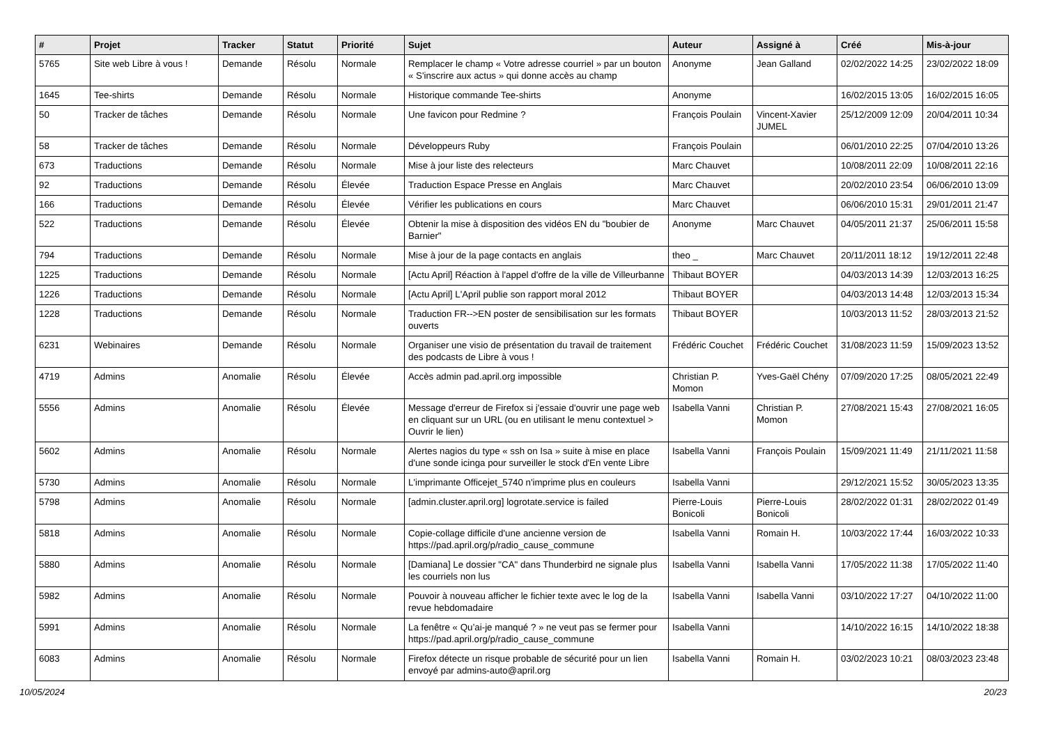| # | Projet | Tracker | Statut | Priorité | Sujet | Auteur | Assigné à | Créé | Mis-à-jour |
| --- | --- | --- | --- | --- | --- | --- | --- | --- | --- |
| 5765 | Site web Libre à vous ! | Demande | Résolu | Normale | Remplacer le champ « Votre adresse courriel » par un bouton « S'inscrire aux actus » qui donne accès au champ | Anonyme | Jean Galland | 02/02/2022 14:25 | 23/02/2022 18:09 |
| 1645 | Tee-shirts | Demande | Résolu | Normale | Historique commande Tee-shirts | Anonyme | | 16/02/2015 13:05 | 16/02/2015 16:05 |
| 50 | Tracker de tâches | Demande | Résolu | Normale | Une favicon pour Redmine ? | François Poulain | Vincent-Xavier JUMEL | 25/12/2009 12:09 | 20/04/2011 10:34 |
| 58 | Tracker de tâches | Demande | Résolu | Normale | Développeurs Ruby | François Poulain | | 06/01/2010 22:25 | 07/04/2010 13:26 |
| 673 | Traductions | Demande | Résolu | Normale | Mise à jour liste des relecteurs | Marc Chauvet | | 10/08/2011 22:09 | 10/08/2011 22:16 |
| 92 | Traductions | Demande | Résolu | Élevée | Traduction Espace Presse en Anglais | Marc Chauvet | | 20/02/2010 23:54 | 06/06/2010 13:09 |
| 166 | Traductions | Demande | Résolu | Élevée | Vérifier les publications en cours | Marc Chauvet | | 06/06/2010 15:31 | 29/01/2011 21:47 |
| 522 | Traductions | Demande | Résolu | Élevée | Obtenir la mise à disposition des vidéos EN du "boubier de Barnier" | Anonyme | Marc Chauvet | 04/05/2011 21:37 | 25/06/2011 15:58 |
| 794 | Traductions | Demande | Résolu | Normale | Mise à jour de la page contacts en anglais | theo _ | Marc Chauvet | 20/11/2011 18:12 | 19/12/2011 22:48 |
| 1225 | Traductions | Demande | Résolu | Normale | [Actu April] Réaction à l'appel d'offre de la ville de Villeurbanne | Thibaut BOYER | | 04/03/2013 14:39 | 12/03/2013 16:25 |
| 1226 | Traductions | Demande | Résolu | Normale | [Actu April] L'April publie son rapport moral 2012 | Thibaut BOYER | | 04/03/2013 14:48 | 12/03/2013 15:34 |
| 1228 | Traductions | Demande | Résolu | Normale | Traduction FR-->EN poster de sensibilisation sur les formats ouverts | Thibaut BOYER | | 10/03/2013 11:52 | 28/03/2013 21:52 |
| 6231 | Webinaires | Demande | Résolu | Normale | Organiser une visio de présentation du travail de traitement des podcasts de Libre à vous ! | Frédéric Couchet | Frédéric Couchet | 31/08/2023 11:59 | 15/09/2023 13:52 |
| 4719 | Admins | Anomalie | Résolu | Élevée | Accès admin pad.april.org impossible | Christian P. Momon | Yves-Gaël Chény | 07/09/2020 17:25 | 08/05/2021 22:49 |
| 5556 | Admins | Anomalie | Résolu | Élevée | Message d'erreur de Firefox si j'essaie d'ouvrir une page web en cliquant sur un URL (ou en utilisant le menu contextuel > Ouvrir le lien) | Isabella Vanni | Christian P. Momon | 27/08/2021 15:43 | 27/08/2021 16:05 |
| 5602 | Admins | Anomalie | Résolu | Normale | Alertes nagios du type « ssh on Isa » suite à mise en place d'une sonde icinga pour surveiller le stock d'En vente Libre | Isabella Vanni | François Poulain | 15/09/2021 11:49 | 21/11/2021 11:58 |
| 5730 | Admins | Anomalie | Résolu | Normale | L'imprimante Officejet_5740 n'imprime plus en couleurs | Isabella Vanni | | 29/12/2021 15:52 | 30/05/2023 13:35 |
| 5798 | Admins | Anomalie | Résolu | Normale | [admin.cluster.april.org] logrotate.service is failed | Pierre-Louis Bonicoli | Pierre-Louis Bonicoli | 28/02/2022 01:31 | 28/02/2022 01:49 |
| 5818 | Admins | Anomalie | Résolu | Normale | Copie-collage difficile d'une ancienne version de https://pad.april.org/p/radio_cause_commune | Isabella Vanni | Romain H. | 10/03/2022 17:44 | 16/03/2022 10:33 |
| 5880 | Admins | Anomalie | Résolu | Normale | [Damiana] Le dossier "CA" dans Thunderbird ne signale plus les courriels non lus | Isabella Vanni | Isabella Vanni | 17/05/2022 11:38 | 17/05/2022 11:40 |
| 5982 | Admins | Anomalie | Résolu | Normale | Pouvoir à nouveau afficher le fichier texte avec le log de la revue hebdomadaire | Isabella Vanni | Isabella Vanni | 03/10/2022 17:27 | 04/10/2022 11:00 |
| 5991 | Admins | Anomalie | Résolu | Normale | La fenêtre « Qu’ai-je manqué ? » ne veut pas se fermer pour https://pad.april.org/p/radio_cause_commune | Isabella Vanni | | 14/10/2022 16:15 | 14/10/2022 18:38 |
| 6083 | Admins | Anomalie | Résolu | Normale | Firefox détecte un risque probable de sécurité pour un lien envoyé par admins-auto@april.org | Isabella Vanni | Romain H. | 03/02/2023 10:21 | 08/03/2023 23:48 |
10/05/2024 20/23